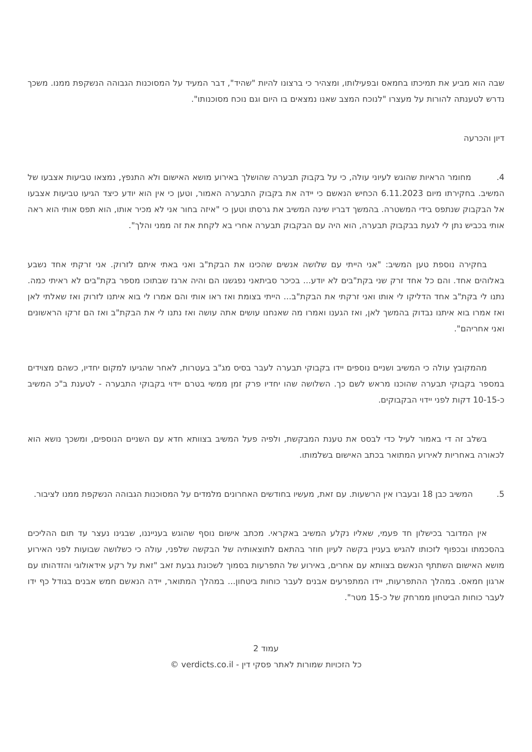שבה הוא מביע את תמיכתו בחמאס ובפעילותו, ומצהיר כי ברצונו להיות "שהיד", דבר המעיד על המסוכנות הגבוהה הנשקפת ממנו. משכך נדרש לטענתה להורות על מעצרו "לנוכח המצב שאנו נמצאים בו היום וגם נוכח מסוכנותו".
דיון והכרעה
4. מחומר הראיות שהוגש לעיוני עולה, כי על בקבוק תבערה שהושלך באירוע מושא האישום ולא התנפץ, נמצאו טביעות אצבעו של המשיב. בחקירתו מיום 6.11.2023 הכחיש הנאשם כי יידה את בקבוק התבערה האמור, וטען כי אין הוא יודע כיצד הגיעו טביעות אצבעו אל הבקבוק שנתפס בידי המשטרה. בהמשך דבריו שינה המשיב את גרסתו וטען כי "איזה בחור אני לא מכיר אותו, הוא תפס אותי הוא ראה אותי בכביש נתן לי לגעת בבקבוק תבערה, הוא היה עם הבקבוק תבערה אחרי בא לקחת את זה ממני והלך".
בחקירה נוספת טען המשיב: "אני הייתי עם שלושה אנשים שהכינו את הבקת"ב ואני באתי איתם לזרוק. אני זרקתי אחד נשבע באלוהים אחד. והם כל אחד זרק שני בקת"בים לא יודע... בכיכר סביתאני נפגשנו הם והיה ארגז שבתוכו מספר בקת"בים לא ראיתי כמה. נתנו לי בקת"ב אחד הדליקו לי אותו ואני זרקתי את הבקת"ב... הייתי בצומת ואז ראו אותי והם אמרו לי בוא איתנו לזרוק ואז שאלתי לאן ואז אמרו בוא איתנו נבדוק בהמשך לאן, ואז הגענו ואמרו מה שאנחנו עושים אתה עושה ואז נתנו לי את הבקת"ב ואז הם זרקו הראשונים ואני אחריהם".
מהמקובץ עולה כי המשיב ושניים נוספים יידו בקבוקי תבערה לעבר בסיס מג"ב בעטרות, לאחר שהגיעו למקום יחדיו, כשהם מצוידים במספר בקבוקי תבערה שהוכנו מראש לשם כך. השלושה שהו יחדיו פרק זמן ממשי בטרם יידוי בקבוקי התבערה - לטענת ב"כ המשיב כ-10-15 דקות לפני יידוי הבקבוקים.
בשלב זה די באמור לעיל כדי לבסס את טענת המבקשת, ולפיה פעל המשיב בצוותא חדא עם השניים הנוספים, ומשכך נושא הוא לכאורה באחריות לאירוע המתואר בכתב האישום בשלמותו.
5. המשיב כבן 18 ובעברו אין הרשעות. עם זאת, מעשיו בחודשים האחרונים מלמדים על המסוכנות הגבוהה הנשקפת ממנו לציבור.
אין המדובר בכישלון חד פעמי, שאליו נקלע המשיב באקראי. מכתב אישום נוסף שהוגש בענייננו, שבגינו נעצר עד תום ההליכים בהסכמתו ובכפוף לזכותו להגיש בעניין בקשה לעיון חוזר בהתאם לתוצאותיה של הבקשה שלפני, עולה כי כשלושה שבועות לפני האירוע מושא האישום השתתף הנאשם בצוותא עם אחרים, באירוע של התפרעות בסמוך לשכונת גבעת זאב "זאת על רקע אידאולוגי והזדהותו עם ארגון חמאס. במהלך ההתפרעות, יידו המתפרעים אבנים לעבר כוחות ביטחון... במהלך המתואר, יידה הנאשם חמש אבנים בגודל כף ידו לעבר כוחות הביטחון ממרחק של כ-15 מטר".
עמוד 2
כל הזכויות שמורות לאתר פסקי דין - verdicts.co.il ©